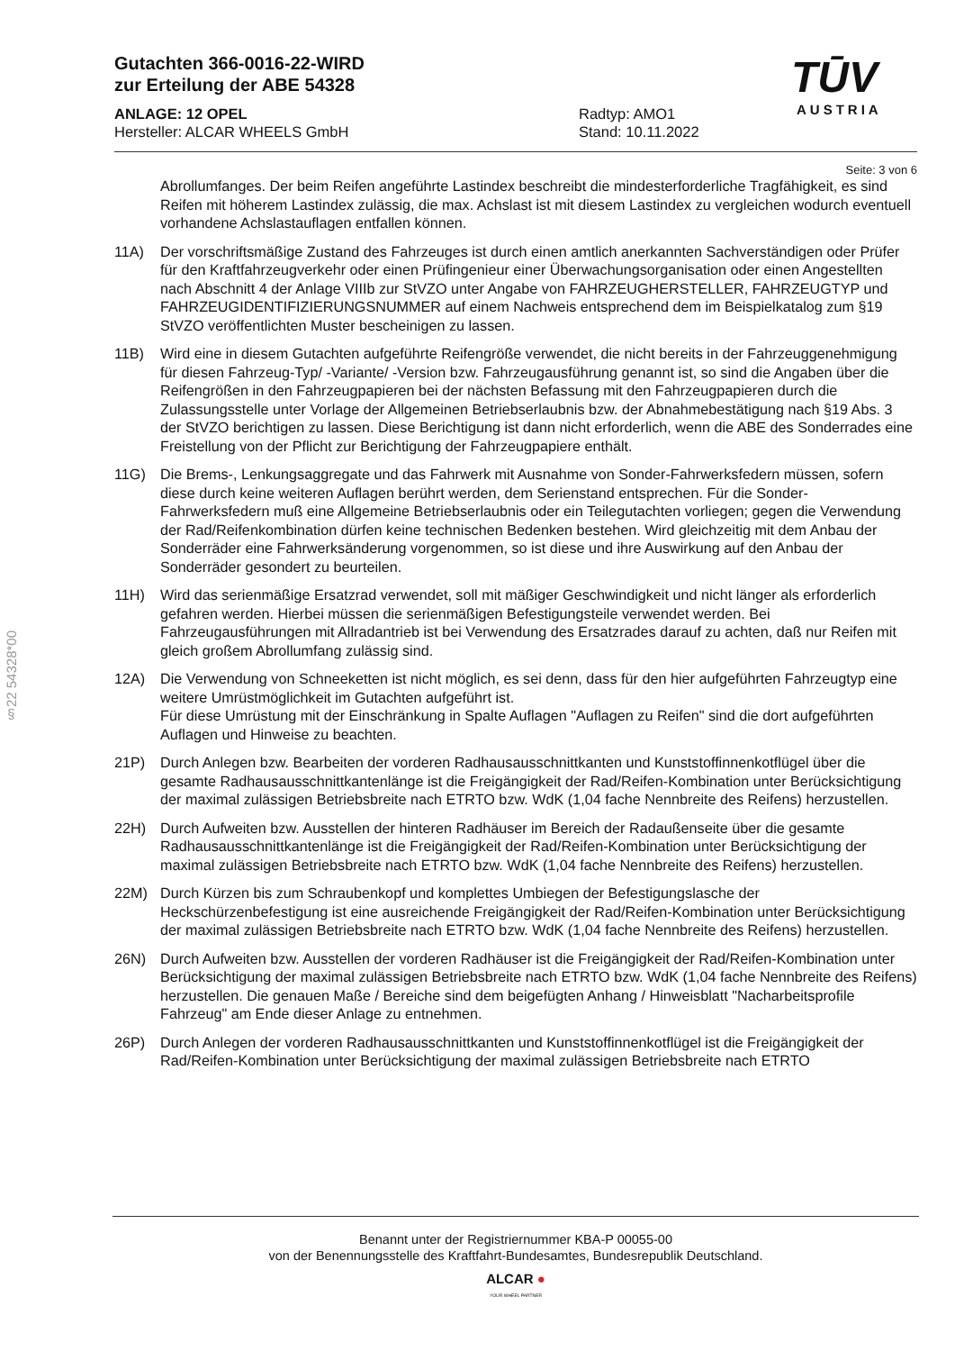§22 54328*00
TŪV
AUSTRIA
Gutachten 366-0016-22-WIRD
zur Erteilung der ABE 54328
ANLAGE: 12 OPEL
Hersteller: ALCAR WHEELS GmbH
Radtyp: AMO1
Stand: 10.11.2022
Seite: 3 von 6
Abrollumfanges. Der beim Reifen angeführte Lastindex beschreibt die mindesterforderliche Tragfähigkeit, es sind Reifen mit höherem Lastindex zulässig, die max. Achslast ist mit diesem Lastindex zu vergleichen wodurch eventuell vorhandene Achslastauflagen entfallen können.
11A) Der vorschriftsmäßige Zustand des Fahrzeuges ist durch einen amtlich anerkannten Sachverständigen oder Prüfer für den Kraftfahrzeugverkehr oder einen Prüfingenieur einer Überwachungsorganisation oder einen Angestellten nach Abschnitt 4 der Anlage VIIIb zur StVZO unter Angabe von FAHRZEUGHERSTELLER, FAHRZEUGTYP und FAHRZEUGIDENTIFIZIERUNGSNUMMER auf einem Nachweis entsprechend dem im Beispielkatalog zum §19 StVZO veröffentlichten Muster bescheinigen zu lassen.
11B) Wird eine in diesem Gutachten aufgeführte Reifengröße verwendet, die nicht bereits in der Fahrzeuggenehmigung für diesen Fahrzeug-Typ/ -Variante/ -Version bzw. Fahrzeugausführung genannt ist, so sind die Angaben über die Reifengrößen in den Fahrzeugpapieren bei der nächsten Befassung mit den Fahrzeugpapieren durch die Zulassungsstelle unter Vorlage der Allgemeinen Betriebserlaubnis bzw. der Abnahmebestätigung nach §19 Abs. 3 der StVZO berichtigen zu lassen. Diese Berichtigung ist dann nicht erforderlich, wenn die ABE des Sonderrades eine Freistellung von der Pflicht zur Berichtigung der Fahrzeugpapiere enthält.
11G) Die Brems-, Lenkungsaggregate und das Fahrwerk mit Ausnahme von Sonder-Fahrwerksfedern müssen, sofern diese durch keine weiteren Auflagen berührt werden, dem Serienstand entsprechen. Für die Sonder-Fahrwerksfedern muß eine Allgemeine Betriebserlaubnis oder ein Teilegutachten vorliegen; gegen die Verwendung der Rad/Reifenkombination dürfen keine technischen Bedenken bestehen. Wird gleichzeitig mit dem Anbau der Sonderräder eine Fahrwerksänderung vorgenommen, so ist diese und ihre Auswirkung auf den Anbau der Sonderräder gesondert zu beurteilen.
11H) Wird das serienmäßige Ersatzrad verwendet, soll mit mäßiger Geschwindigkeit und nicht länger als erforderlich gefahren werden. Hierbei müssen die serienmäßigen Befestigungsteile verwendet werden. Bei Fahrzeugausführungen mit Allradantrieb ist bei Verwendung des Ersatzrades darauf zu achten, daß nur Reifen mit gleich großem Abrollumfang zulässig sind.
12A) Die Verwendung von Schneeketten ist nicht möglich, es sei denn, dass für den hier aufgeführten Fahrzeugtyp eine weitere Umrüstmöglichkeit im Gutachten aufgeführt ist.
Für diese Umrüstung mit der Einschränkung in Spalte Auflagen "Auflagen zu Reifen" sind die dort aufgeführten Auflagen und Hinweise zu beachten.
21P) Durch Anlegen bzw. Bearbeiten der vorderen Radhausausschnittkanten und Kunststoffinnenkotflügel über die gesamte Radhausausschnittkantenlänge ist die Freigängigkeit der Rad/Reifen-Kombination unter Berücksichtigung der maximal zulässigen Betriebsbreite nach ETRTO bzw. WdK (1,04 fache Nennbreite des Reifens) herzustellen.
22H) Durch Aufweiten bzw. Ausstellen der hinteren Radhäuser im Bereich der Radaußenseite über die gesamte Radhausausschnittkantenlänge ist die Freigängigkeit der Rad/Reifen-Kombination unter Berücksichtigung der maximal zulässigen Betriebsbreite nach ETRTO bzw. WdK (1,04 fache Nennbreite des Reifens) herzustellen.
22M) Durch Kürzen bis zum Schraubenkopf und komplettes Umbiegen der Befestigungslasche der Heckschürzenbefestigung ist eine ausreichende Freigängigkeit der Rad/Reifen-Kombination unter Berücksichtigung der maximal zulässigen Betriebsbreite nach ETRTO bzw. WdK (1,04 fache Nennbreite des Reifens) herzustellen.
26N) Durch Aufweiten bzw. Ausstellen der vorderen Radhäuser ist die Freigängigkeit der Rad/Reifen-Kombination unter Berücksichtigung der maximal zulässigen Betriebsbreite nach ETRTO bzw. WdK (1,04 fache Nennbreite des Reifens) herzustellen. Die genauen Maße / Bereiche sind dem beigefügten Anhang / Hinweisblatt "Nacharbeitsprofile Fahrzeug" am Ende dieser Anlage zu entnehmen.
26P) Durch Anlegen der vorderen Radhausausschnittkanten und Kunststoffinnenkotflügel ist die Freigängigkeit der Rad/Reifen-Kombination unter Berücksichtigung der maximal zulässigen Betriebsbreite nach ETRTO
Benannt unter der Registriernummer KBA-P 00055-00
von der Benennungsstelle des Kraftfahrt-Bundesamtes, Bundesrepublik Deutschland.
ALCAR ●
YOUR WHEEL PARTNER